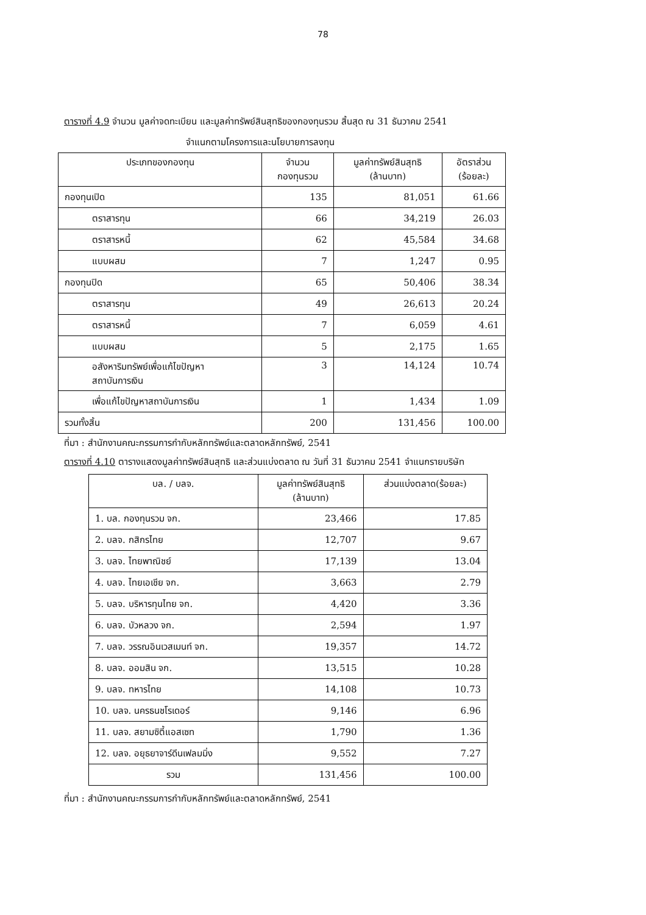78
ตารางที่ 4.9 จำนวน มูลค่าจดทะเบียน และมูลค่าทรัพย์สินสุทธิของกองทุนรวม สิ้นสุด ณ 31 ธันวาคม 2541
จำแนกตามโครงการและนโยบายการลงทุน
| ประเภทของกองทุน | จำนวน กองทุนรวม | มูลค่าทรัพย์สินสุทธิ (ล้านบาท) | อัตราส่วน (ร้อยละ) |
| --- | --- | --- | --- |
| กองทุนเปิด | 135 | 81,051 | 61.66 |
| ตราสารทุน | 66 | 34,219 | 26.03 |
| ตราสารหนี้ | 62 | 45,584 | 34.68 |
| แบบผสม | 7 | 1,247 | 0.95 |
| กองทุนปิด | 65 | 50,406 | 38.34 |
| ตราสารทุน | 49 | 26,613 | 20.24 |
| ตราสารหนี้ | 7 | 6,059 | 4.61 |
| แบบผสม | 5 | 2,175 | 1.65 |
| อสังหาริมทรัพย์เพื่อแก้ไขปัญหา สถาบันการเงิน | 3 | 14,124 | 10.74 |
| เพื่อแก้ไขปัญหาสถาบันการเงิน | 1 | 1,434 | 1.09 |
| รวมทั้งสิ้น | 200 | 131,456 | 100.00 |
ที่มา : สำนักงานคณะกรรมการกำกับหลักทรัพย์และตลาดหลักทรัพย์, 2541
ตารางที่ 4.10 ตารางแสดงมูลค่าทรัพย์สินสุทธิ และส่วนแบ่งตลาด ณ วันที่ 31 ธันวาคม 2541 จำแนกรายบริษัท
| บล. / บลจ. | มูลค่าทรัพย์สินสุทธิ (ล้านบาท) | ส่วนแบ่งตลาด(ร้อยละ) |
| --- | --- | --- |
| 1. บล. กองทุนรวม จก. | 23,466 | 17.85 |
| 2. บลจ. กสิกรไทย | 12,707 | 9.67 |
| 3. บลจ. ไทยพาณิชย์ | 17,139 | 13.04 |
| 4. บลจ. ไทยเอเชีย จก. | 3,663 | 2.79 |
| 5. บลจ. บริหารทุนไทย จก. | 4,420 | 3.36 |
| 6. บลจ. บัวหลวง จก. | 2,594 | 1.97 |
| 7. บลจ. วรรณอินเวสเมนท์ จก. | 19,357 | 14.72 |
| 8. บลจ. ออมสิน จก. | 13,515 | 10.28 |
| 9. บลจ. ทหารไทย | 14,108 | 10.73 |
| 10. บลจ. นครธนชโรเดอร์ | 9,146 | 6.96 |
| 11. บลจ. สยามซิตี้แอสเซท | 1,790 | 1.36 |
| 12. บลจ. อยุธยาจาร์ดีนเฟลมมิ่ง | 9,552 | 7.27 |
| รวม | 131,456 | 100.00 |
ที่มา : สำนักงานคณะกรรมการกำกับหลักทรัพย์และตลาดหลักทรัพย์, 2541